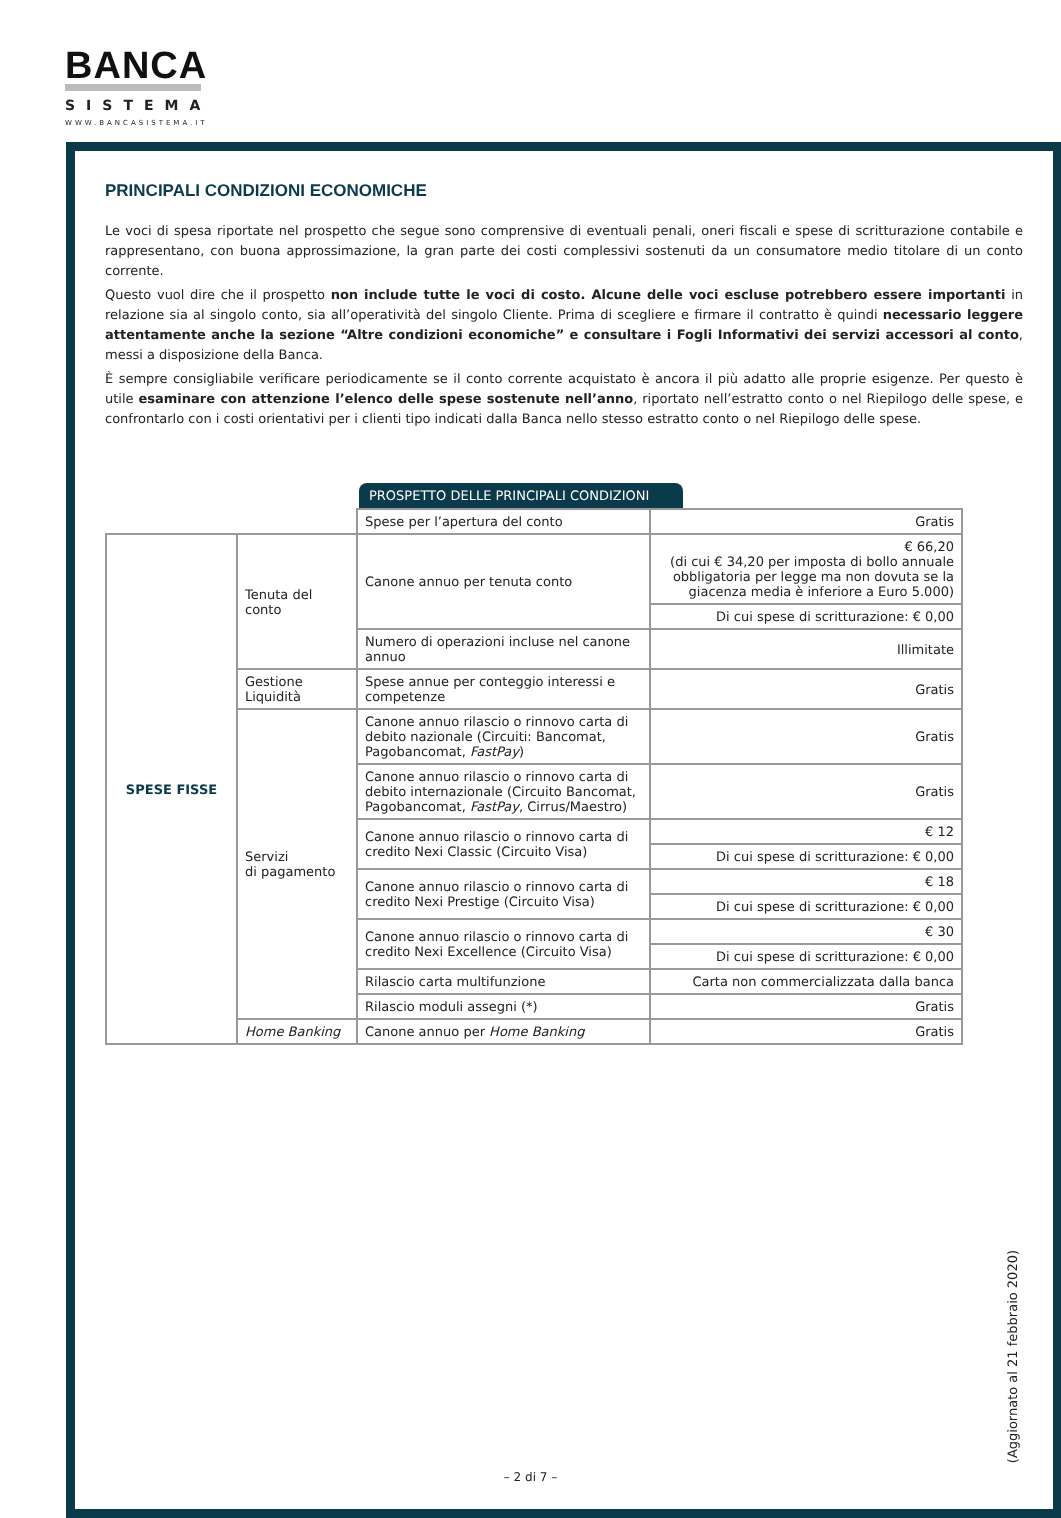BANCA
SISTEMA
WWW.BANCASISTEMA.IT
PRINCIPALI CONDIZIONI ECONOMICHE
Le voci di spesa riportate nel prospetto che segue sono comprensive di eventuali penali, oneri fiscali e spese di scritturazione contabile e rappresentano, con buona approssimazione, la gran parte dei costi complessivi sostenuti da un consumatore medio titolare di un conto corrente.
Questo vuol dire che il prospetto non include tutte le voci di costo. Alcune delle voci escluse potrebbero essere importanti in relazione sia al singolo conto, sia all’operatività del singolo Cliente. Prima di scegliere e firmare il contratto è quindi necessario leggere attentamente anche la sezione “Altre condizioni economiche” e consultare i Fogli Informativi dei servizi accessori al conto, messi a disposizione della Banca.
È sempre consigliabile verificare periodicamente se il conto corrente acquistato è ancora il più adatto alle proprie esigenze. Per questo è utile esaminare con attenzione l’elenco delle spese sostenute nell’anno, riportato nell’estratto conto o nel Riepilogo delle spese, e confrontarlo con i costi orientativi per i clienti tipo indicati dalla Banca nello stesso estratto conto o nel Riepilogo delle spese.
PROSPETTO DELLE PRINCIPALI CONDIZIONI
| | | Spese per l’apertura del conto | Gratis |
| SPESE FISSE | Tenuta del conto | Canone annuo per tenuta conto | € 66,20 (di cui € 34,20 per imposta di bollo annuale obbligatoria per legge ma non dovuta se la giacenza media è inferiore a Euro 5.000) |
| | | | Di cui spese di scritturazione: € 0,00 |
| | | Numero di operazioni incluse nel canone annuo | Illimitate |
| | Gestione Liquidità | Spese annue per conteggio interessi e competenze | Gratis |
| | Servizi di pagamento | Canone annuo rilascio o rinnovo carta di debito nazionale (Circuiti: Bancomat, Pagobancomat, FastPay ) | Gratis |
| | | Canone annuo rilascio o rinnovo carta di debito internazionale (Circuito Bancomat, Pagobancomat, FastPay , Cirrus/Maestro) | Gratis |
| | | Canone annuo rilascio o rinnovo carta di credito Nexi Classic (Circuito Visa) | € 12 |
| | | | Di cui spese di scritturazione: € 0,00 |
| | | Canone annuo rilascio o rinnovo carta di credito Nexi Prestige (Circuito Visa) | € 18 |
| | | | Di cui spese di scritturazione: € 0,00 |
| | | Canone annuo rilascio o rinnovo carta di credito Nexi Excellence (Circuito Visa) | € 30 |
| | | | Di cui spese di scritturazione: € 0,00 |
| | | Rilascio carta multifunzione | Carta non commercializzata dalla banca |
| | | Rilascio moduli assegni (*) | Gratis |
| | Home Banking | Canone annuo per Home Banking | Gratis |
(Aggiornato al 21 febbraio 2020)
– 2 di 7 –